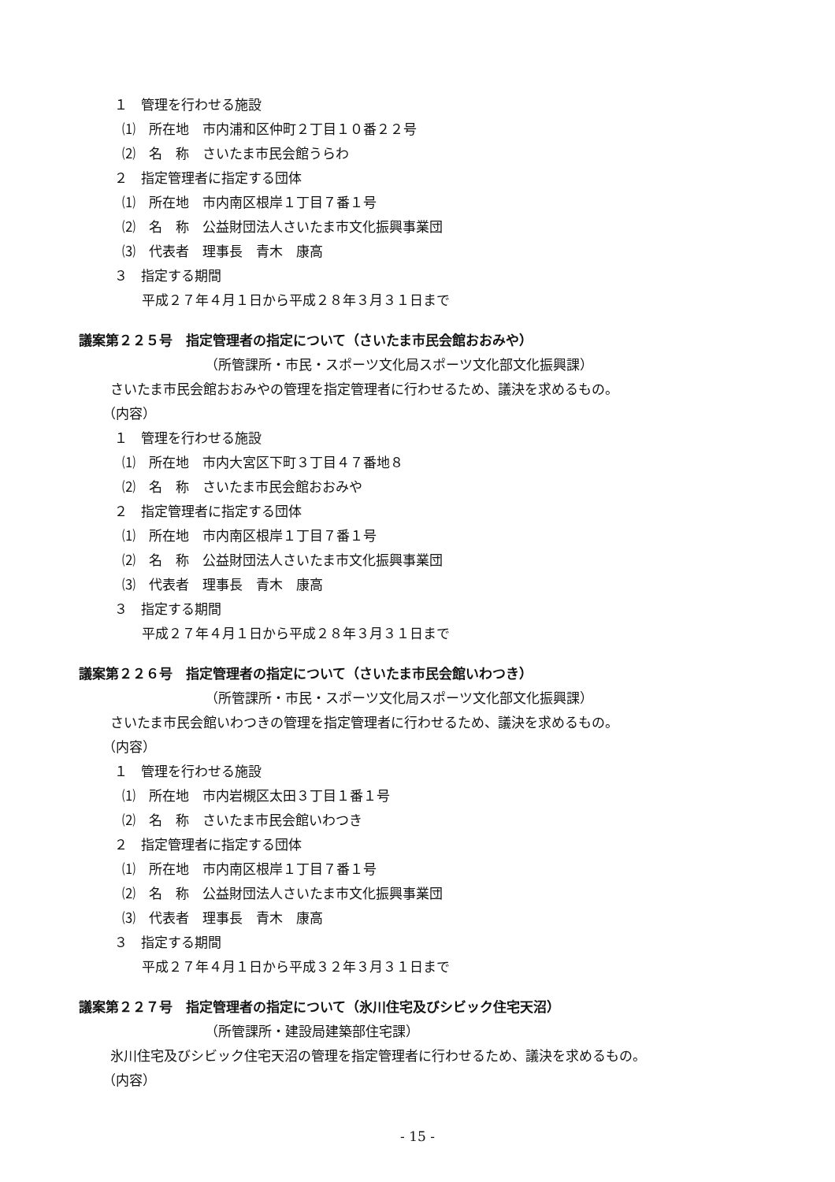１　管理を行わせる施設
⑴　所在地　市内浦和区仲町２丁目１０番２２号
⑵　名　称　さいたま市民会館うらわ
２　指定管理者に指定する団体
⑴　所在地　市内南区根岸１丁目７番１号
⑵　名　称　公益財団法人さいたま市文化振興事業団
⑶　代表者　理事長　青木　康高
３　指定する期間
平成２７年４月１日から平成２８年３月３１日まで
議案第２２５号　指定管理者の指定について（さいたま市民会館おおみや）
（所管課所・市民・スポーツ文化局スポーツ文化部文化振興課）
さいたま市民会館おおみやの管理を指定管理者に行わせるため、議決を求めるもの。
（内容）
１　管理を行わせる施設
⑴　所在地　市内大宮区下町３丁目４７番地８
⑵　名　称　さいたま市民会館おおみや
２　指定管理者に指定する団体
⑴　所在地　市内南区根岸１丁目７番１号
⑵　名　称　公益財団法人さいたま市文化振興事業団
⑶　代表者　理事長　青木　康高
３　指定する期間
平成２７年４月１日から平成２８年３月３１日まで
議案第２２６号　指定管理者の指定について（さいたま市民会館いわつき）
（所管課所・市民・スポーツ文化局スポーツ文化部文化振興課）
さいたま市民会館いわつきの管理を指定管理者に行わせるため、議決を求めるもの。
（内容）
１　管理を行わせる施設
⑴　所在地　市内岩槻区太田３丁目１番１号
⑵　名　称　さいたま市民会館いわつき
２　指定管理者に指定する団体
⑴　所在地　市内南区根岸１丁目７番１号
⑵　名　称　公益財団法人さいたま市文化振興事業団
⑶　代表者　理事長　青木　康高
３　指定する期間
平成２７年４月１日から平成３２年３月３１日まで
議案第２２７号　指定管理者の指定について（氷川住宅及びシビック住宅天沼）
（所管課所・建設局建築部住宅課）
氷川住宅及びシビック住宅天沼の管理を指定管理者に行わせるため、議決を求めるもの。
（内容）
- 15 -